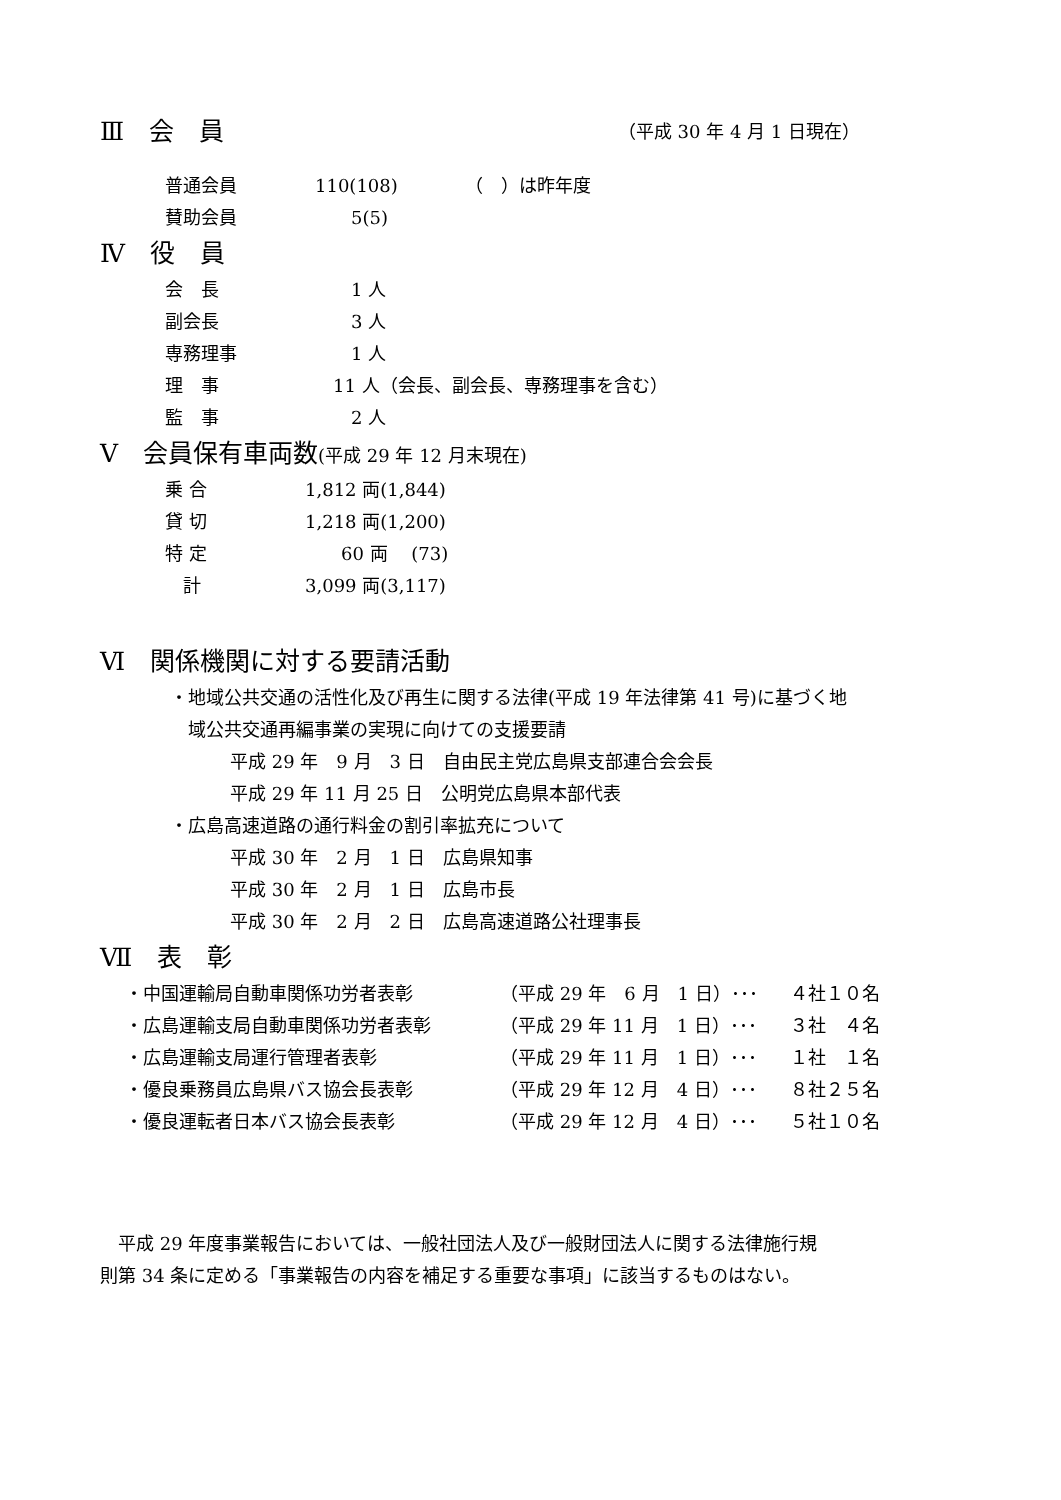Ⅲ　会　員
（平成 30 年 4 月 1 日現在）
普通会員 110(108) （　）は昨年度
賛助会員　　5(5)
Ⅳ　役　員
会　長　　1 人
副会長　　3 人
専務理事　　1 人
理　事　11 人（会長、副会長、専務理事を含む）
監　事　　2 人
Ⅴ　会員保有車両数(平成 29 年 12 月末現在)
乗 合 1,812 両(1,844)
貸 切 1,218 両(1,200)
特 定　　60 両　 (73)
　計 3,099 両(3,117)
Ⅵ　関係機関に対する要請活動
・地域公共交通の活性化及び再生に関する法律(平成 19 年法律第 41 号)に基づく地
　域公共交通再編事業の実現に向けての支援要請
平成 29 年　9 月　3 日　自由民主党広島県支部連合会会長
平成 29 年 11 月 25 日　公明党広島県本部代表
・広島高速道路の通行料金の割引率拡充について
平成 30 年　2 月　1 日　広島県知事
平成 30 年　2 月　1 日　広島市長
平成 30 年　2 月　2 日　広島高速道路公社理事長
Ⅶ　表　彰
・中国運輸局自動車関係功労者表彰 （平成 29 年　6 月　1 日）･･･ ４社１０名
・広島運輸支局自動車関係功労者表彰 （平成 29 年 11 月　1 日）･･･ ３社　４名
・広島運輸支局運行管理者表彰 （平成 29 年 11 月　1 日）･･･ １社　１名
・優良乗務員広島県バス協会長表彰 （平成 29 年 12 月　4 日）･･･ ８社２５名
・優良運転者日本バス協会長表彰 （平成 29 年 12 月　4 日）･･･ ５社１０名
　平成 29 年度事業報告においては、一般社団法人及び一般財団法人に関する法律施行規
則第 34 条に定める「事業報告の内容を補足する重要な事項」に該当するものはない。